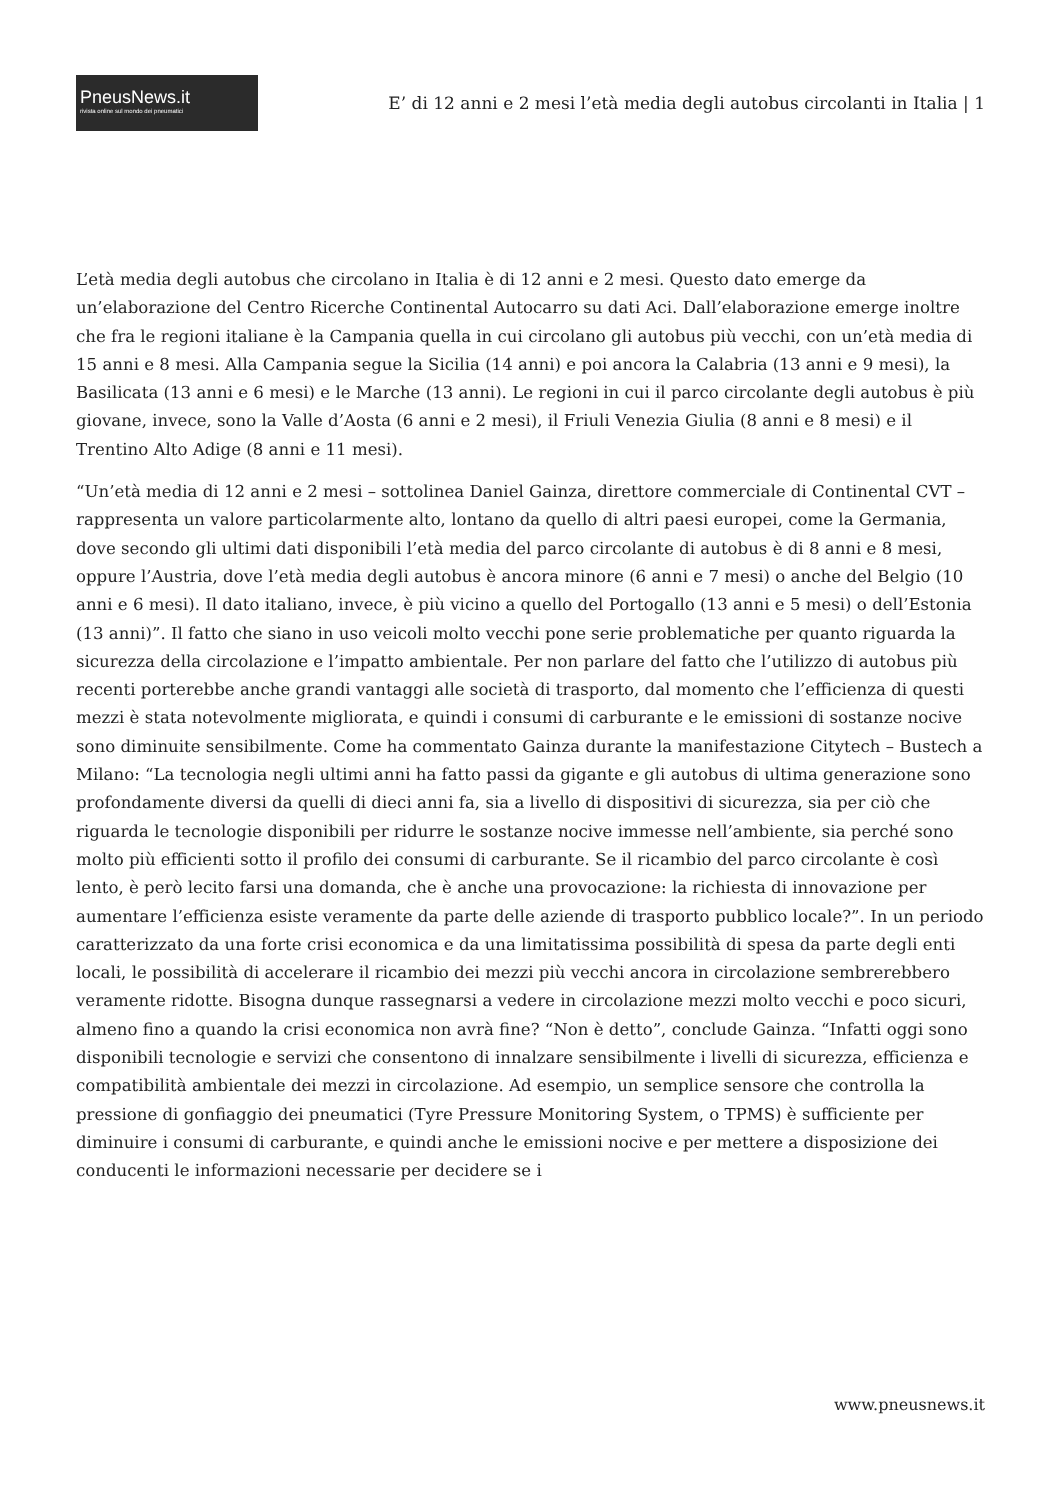PneusNews.it
rivista online sul mondo dei pneumatici
E’ di 12 anni e 2 mesi l’età media degli autobus circolanti in Italia | 1
L’età media degli autobus che circolano in Italia è di 12 anni e 2 mesi. Questo dato emerge da un’elaborazione del Centro Ricerche Continental Autocarro su dati Aci. Dall’elaborazione emerge inoltre che fra le regioni italiane è la Campania quella in cui circolano gli autobus più vecchi, con un’età media di 15 anni e 8 mesi. Alla Campania segue la Sicilia (14 anni) e poi ancora la Calabria (13 anni e 9 mesi), la Basilicata (13 anni e 6 mesi) e le Marche (13 anni). Le regioni in cui il parco circolante degli autobus è più giovane, invece, sono la Valle d’Aosta (6 anni e 2 mesi), il Friuli Venezia Giulia (8 anni e 8 mesi) e il Trentino Alto Adige (8 anni e 11 mesi).
“Un’età media di 12 anni e 2 mesi – sottolinea Daniel Gainza, direttore commerciale di Continental CVT – rappresenta un valore particolarmente alto, lontano da quello di altri paesi europei, come la Germania, dove secondo gli ultimi dati disponibili l’età media del parco circolante di autobus è di 8 anni e 8 mesi, oppure l’Austria, dove l’età media degli autobus è ancora minore (6 anni e 7 mesi) o anche del Belgio (10 anni e 6 mesi). Il dato italiano, invece, è più vicino a quello del Portogallo (13 anni e 5 mesi) o dell’Estonia (13 anni)”. Il fatto che siano in uso veicoli molto vecchi pone serie problematiche per quanto riguarda la sicurezza della circolazione e l’impatto ambientale. Per non parlare del fatto che l’utilizzo di autobus più recenti porterebbe anche grandi vantaggi alle società di trasporto, dal momento che l’efficienza di questi mezzi è stata notevolmente migliorata, e quindi i consumi di carburante e le emissioni di sostanze nocive sono diminuite sensibilmente. Come ha commentato Gainza durante la manifestazione Citytech – Bustech a Milano: “La tecnologia negli ultimi anni ha fatto passi da gigante e gli autobus di ultima generazione sono profondamente diversi da quelli di dieci anni fa, sia a livello di dispositivi di sicurezza, sia per ciò che riguarda le tecnologie disponibili per ridurre le sostanze nocive immesse nell’ambiente, sia perché sono molto più efficienti sotto il profilo dei consumi di carburante. Se il ricambio del parco circolante è così lento, è però lecito farsi una domanda, che è anche una provocazione: la richiesta di innovazione per aumentare l’efficienza esiste veramente da parte delle aziende di trasporto pubblico locale?”. In un periodo caratterizzato da una forte crisi economica e da una limitatissima possibilità di spesa da parte degli enti locali, le possibilità di accelerare il ricambio dei mezzi più vecchi ancora in circolazione sembrerebbero veramente ridotte. Bisogna dunque rassegnarsi a vedere in circolazione mezzi molto vecchi e poco sicuri, almeno fino a quando la crisi economica non avrà fine? “Non è detto”, conclude Gainza. “Infatti oggi sono disponibili tecnologie e servizi che consentono di innalzare sensibilmente i livelli di sicurezza, efficienza e compatibilità ambientale dei mezzi in circolazione. Ad esempio, un semplice sensore che controlla la pressione di gonfiaggio dei pneumatici (Tyre Pressure Monitoring System, o TPMS) è sufficiente per diminuire i consumi di carburante, e quindi anche le emissioni nocive e per mettere a disposizione dei conducenti le informazioni necessarie per decidere se i
www.pneusnews.it